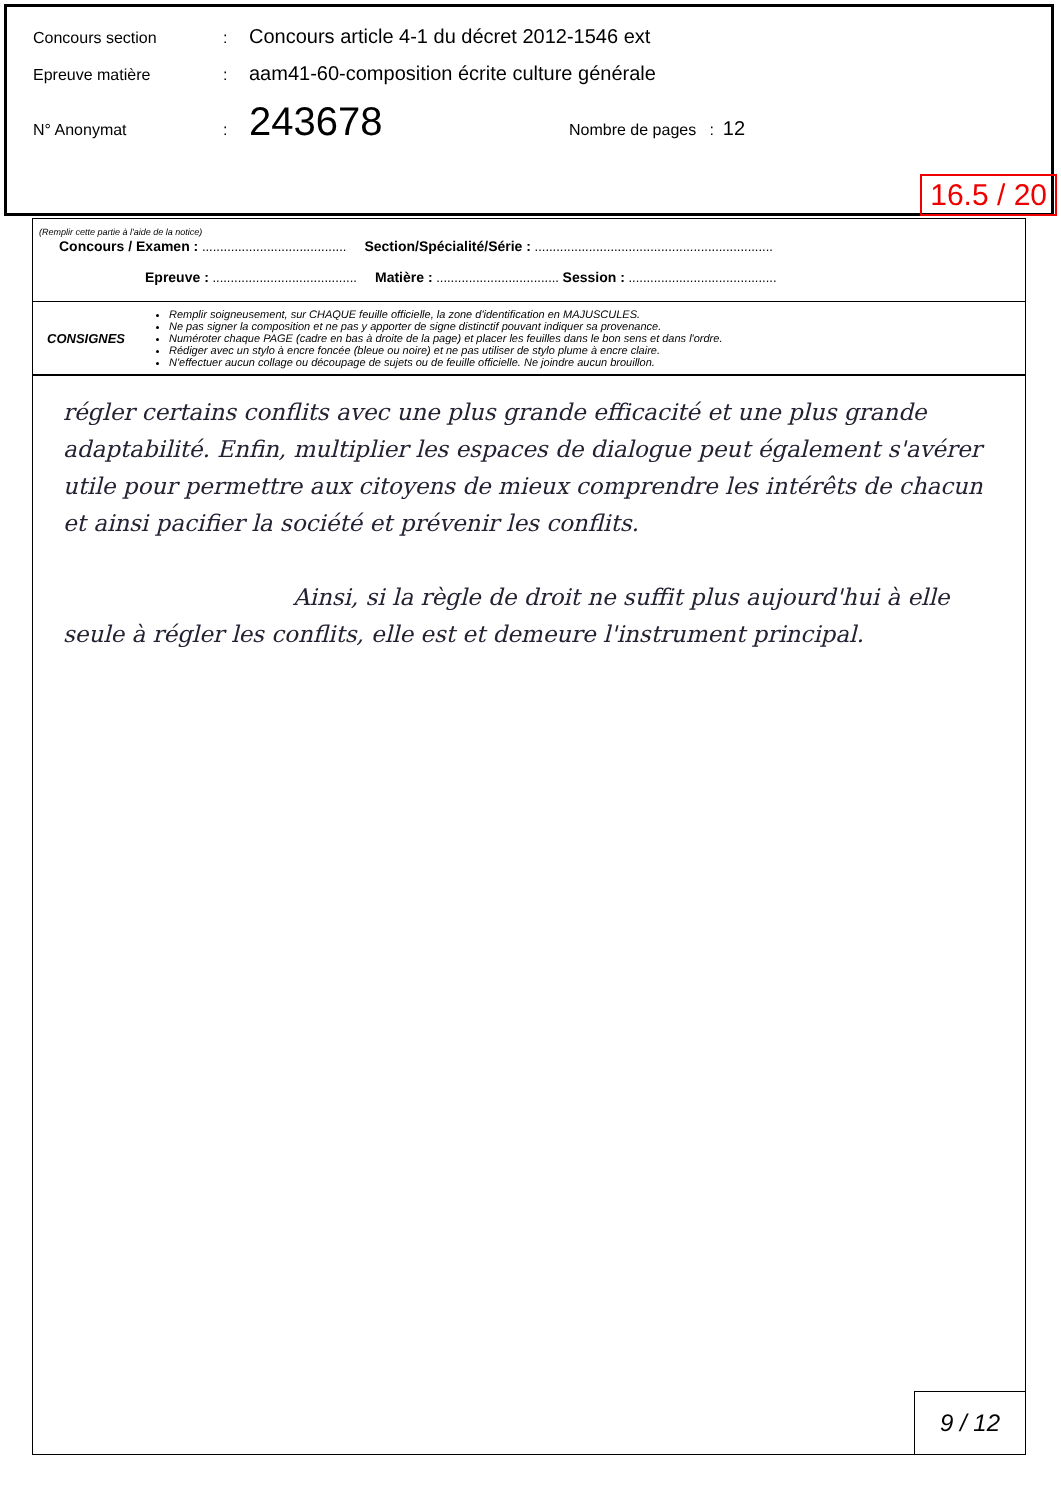Concours section: Concours article 4-1 du décret 2012-1546 ext
Epreuve matière: aam41-60-composition écrite culture générale
N° Anonymat: 243678 Nombre de pages : 12
16.5 / 20
(Remplir cette partie à l'aide de la notice)
Concours / Examen : ........................................ Section/Spécialité/Série : ..................................................................
Epreuve : ........................................ Matière : .................................. Session : .........................................
CONSIGNES
Remplir soigneusement, sur CHAQUE feuille officielle, la zone d'identification en MAJUSCULES.
Ne pas signer la composition et ne pas y apporter de signe distinctif pouvant indiquer sa provenance.
Numéroter chaque PAGE (cadre en bas à droite de la page) et placer les feuilles dans le bon sens et dans l'ordre.
Rédiger avec un stylo à encre foncée (bleue ou noire) et ne pas utiliser de stylo plume à encre claire.
N'effectuer aucun collage ou découpage de sujets ou de feuille officielle. Ne joindre aucun brouillon.
régler certains conflits avec une plus grande efficacité et une plus grande adaptabilité. Enfin, multiplier les espaces de dialogue peut également s'avérer utile pour permettre aux citoyens de mieux comprendre les intérêts de chacun et ainsi pacifier la société et prévenir les conflits.
Ainsi, si la règle de droit ne suffit plus aujourd'hui à elle seule à régler les conflits, elle est et demeure l'instrument principal.
9 / 12